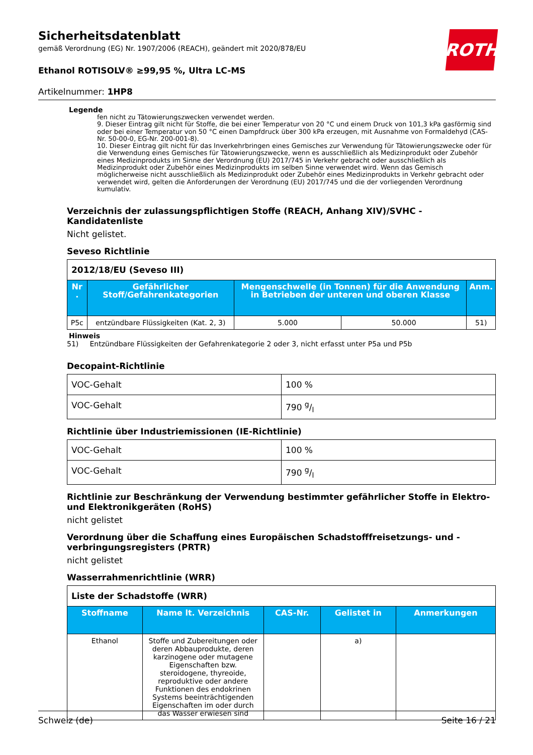Sicherheitsdatenblatt
gemäß Verordnung (EG) Nr. 1907/2006 (REACH), geändert mit 2020/878/EU
Ethanol ROTISOLV® ≥99,95 %, Ultra LC-MS
Artikelnummer: 1HP8
ROTH
Legende
fen nicht zu Tätowierungszwecken verwendet werden.
9. Dieser Eintrag gilt nicht für Stoffe, die bei einer Temperatur von 20 °C und einem Druck von 101,3 kPa gasförmig sind oder bei einer Temperatur von 50 °C einen Dampfdruck über 300 kPa erzeugen, mit Ausnahme von Formaldehyd (CAS-Nr. 50-00-0, EG-Nr. 200-001-8).
10. Dieser Eintrag gilt nicht für das Inverkehrbringen eines Gemisches zur Verwendung für Tätowierungszwecke oder für die Verwendung eines Gemisches für Tätowierungszwecke, wenn es ausschließlich als Medizinprodukt oder Zubehör eines Medizinprodukts im Sinne der Verordnung (EU) 2017/745 in Verkehr gebracht oder ausschließlich als Medizinprodukt oder Zubehör eines Medizinprodukts im selben Sinne verwendet wird. Wenn das Gemisch möglicherweise nicht ausschließlich als Medizinprodukt oder Zubehör eines Medizinprodukts in Verkehr gebracht oder verwendet wird, gelten die Anforderungen der Verordnung (EU) 2017/745 und die der vorliegenden Verordnung kumulativ.
Verzeichnis der zulassungspflichtigen Stoffe (REACH, Anhang XIV)/SVHC - Kandidatenliste
Nicht gelistet.
Seveso Richtlinie
| 2012/18/EU (Seveso III) | | | | |
| Nr . | Gefährlicher Stoff/Gefahrenkategorien | Mengenschwelle (in Tonnen) für die Anwendung in Betrieben der unteren und oberen Klasse | | Anm. |
| P5c | entzündbare Flüssigkeiten (Kat. 2, 3) | 5.000 | 50.000 | 51) |
Hinweis
51) Entzündbare Flüssigkeiten der Gefahrenkategorie 2 oder 3, nicht erfasst unter P5a und P5b
Decopaint-Richtlinie
| VOC-Gehalt | 100 % |
| VOC-Gehalt | 790 g/l |
Richtlinie über Industriemissionen (IE-Richtlinie)
| VOC-Gehalt | 100 % |
| VOC-Gehalt | 790 g/l |
Richtlinie zur Beschränkung der Verwendung bestimmter gefährlicher Stoffe in Elektro- und Elektronikgeräten (RoHS)
nicht gelistet
Verordnung über die Schaffung eines Europäischen Schadstofffreisetzungs- und -verbringungsregisters (PRTR)
nicht gelistet
Wasserrahmenrichtlinie (WRR)
| Liste der Schadstoffe (WRR) | | | | |
| Stoffname | Name lt. Verzeichnis | CAS-Nr. | Gelistet in | Anmerkungen |
| Ethanol | Stoffe und Zubereitungen oder deren Abbauprodukte, deren karzinogene oder mutagene Eigenschaften bzw. steroidogene, thyreoide, reproduktive oder andere Funktionen des endokrinen Systems beeinträchtigenden Eigenschaften im oder durch das Wasser erwiesen sind | | a) | |
Schweiz (de) Seite 16 / 21